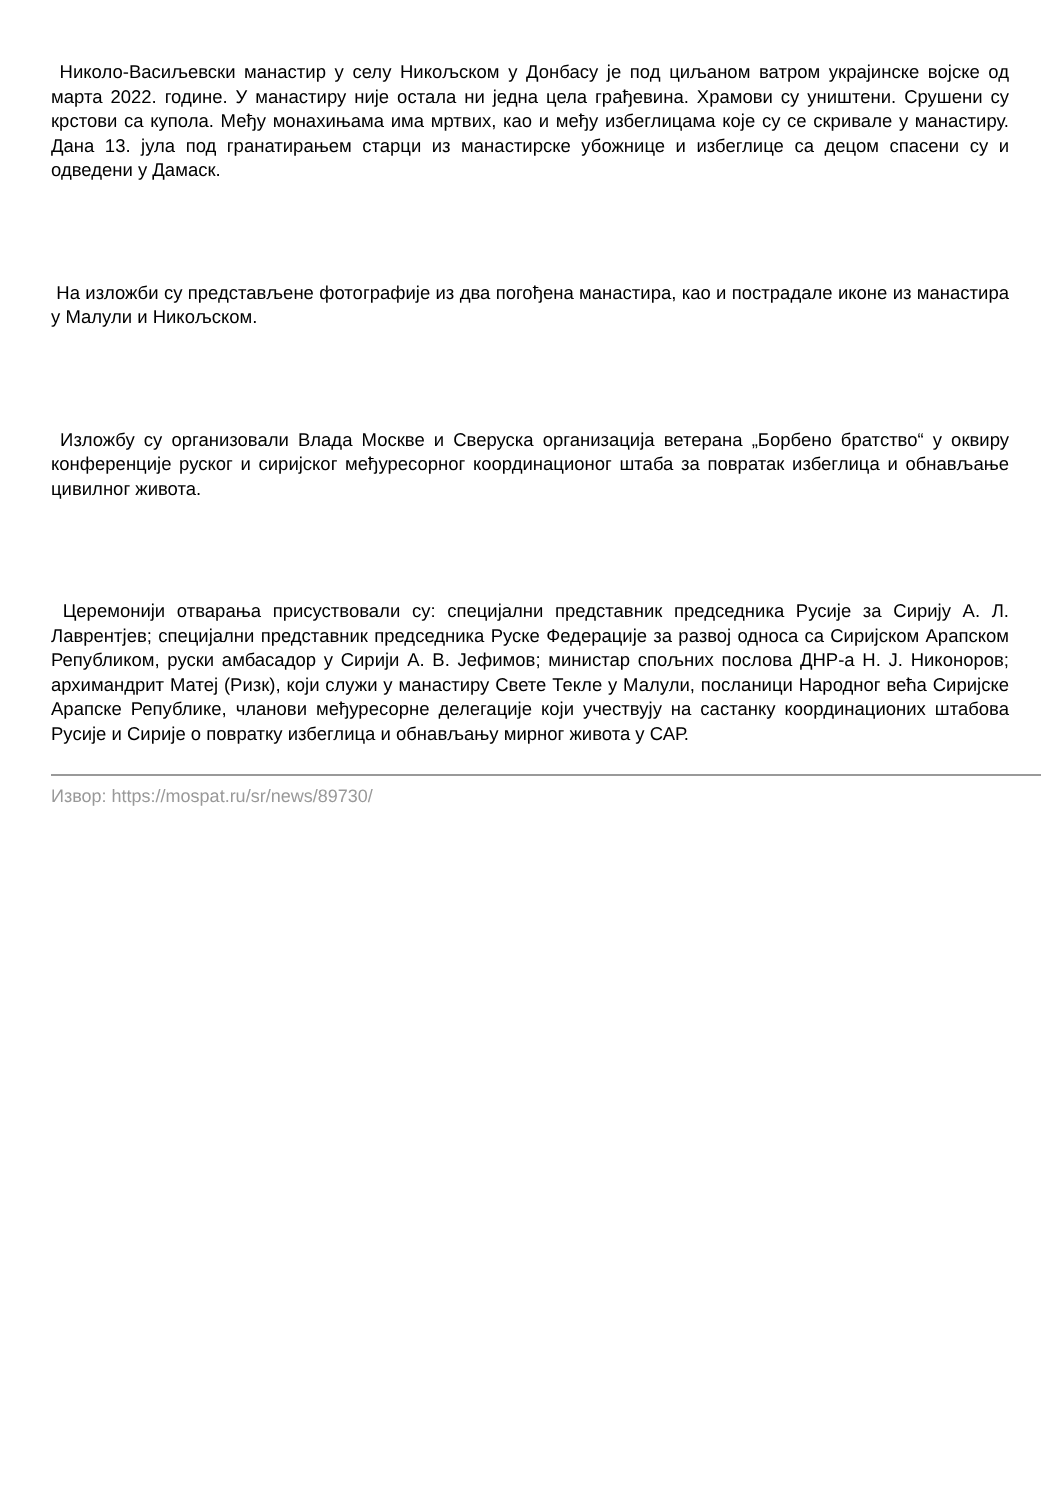Николо-Васиљевски манастир у селу Никољском у Донбасу је под циљаном ватром украјинске војске од марта 2022. године. У манастиру није остала ни једна цела грађевина. Храмови су уништени. Срушени су крстови са купола. Међу монахињама има мртвих, као и међу избеглицама које су се скривале у манастиру. Дана 13. јула под гранатирањем старци из манастирске убожнице и избеглице са децом спасени су и одведени у Дамаск.
На изложби су представљене фотографије из два погођена манастира, као и пострадале иконе из манастира у Малули и Никољском.
Изложбу су организовали Влада Москве и Сверуска организација ветерана „Борбено братство“ у оквиру конференције руског и сиријског међуресорног координационог штаба за повратак избеглица и обнављање цивилног живота.
Церемонији отварања присуствовали су: специјални представник председника Русије за Сирију А. Л. Лаврентјев; специјални представник председника Руске Федерације за развој односа са Сиријском Арапском Републиком, руски амбасадор у Сирији А. В. Јефимов; министар спољних послова ДНР-а Н. Ј. Никоноров; архимандрит Матеј (Ризк), који служи у манастиру Свете Текле у Малули, посланици Народног већа Сиријске Арапске Републике, чланови међуресорне делегације који учествују на састанку координационих штабова Русије и Сирије о повратку избеглица и обнављању мирног живота у САР.
Извор: https://mospat.ru/sr/news/89730/